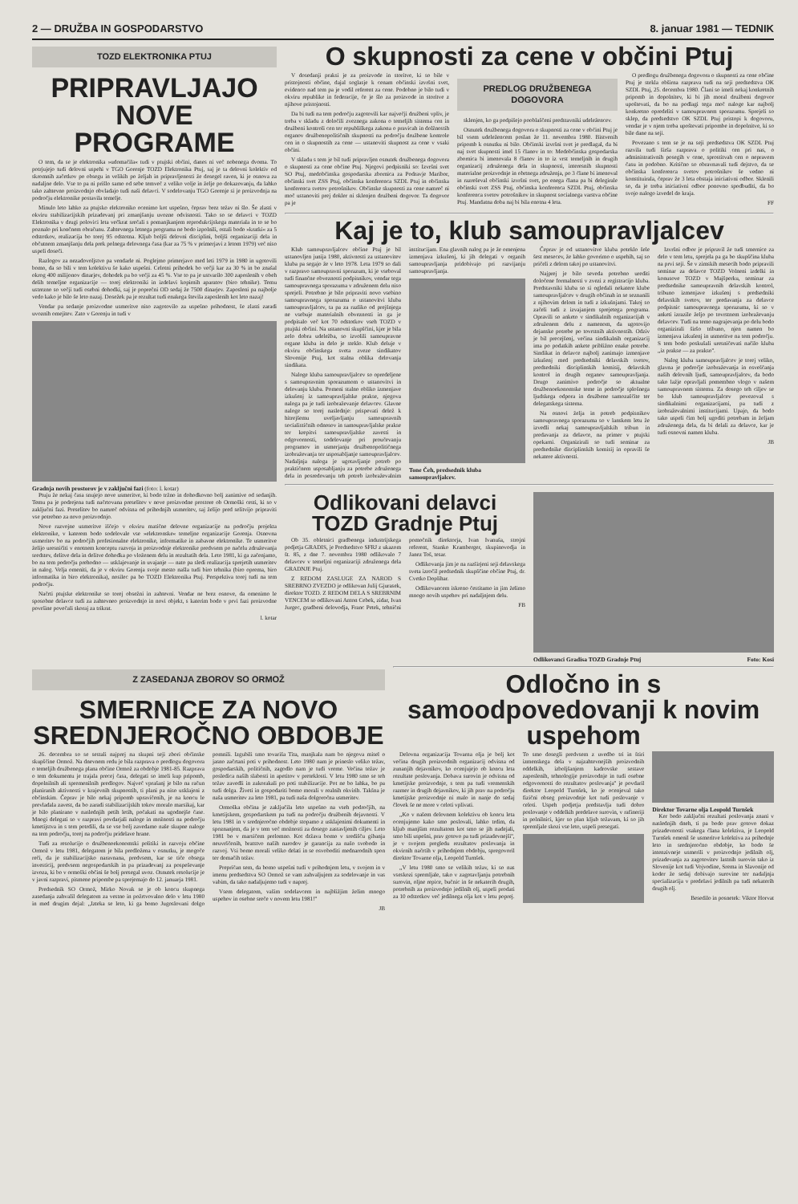2 — DRUŽBA IN GOSPODARSTVO 8. januar 1981 — TEDNIK
TOZD ELEKTRONIKA PTUJ
PRIPRAVLJAJO NOVE PROGRAME
O tem, da se je elektronika »udomačila« tudi v ptujski občini, danes ni več nobenega dvoma. To potrjujejo tudi delovni uspehi v TGO Gorenje TOZD Elektronika Ptuj, saj je ta delovni kolektiv od skromnih začetkov po obsegu in velikih po željah in pripravljenosti že dosegel raven, ki je osnova za nadaljne delo. Vse to pa ni prišlo samo od sebe temveč z veliko volje in želje po dokazovanju, da lahko tako zahtevno proizvodnjo obvladajo tudi naši delavci. V sodelovanju TGO Gorenje si je proizvodnja na področju elektronike postavila temelje.
Minulo leto lahko za ptujsko elektroniko ocenimo kot uspešno, čeprav brez težav ni šlo. Še zlasti v okviru stabilizacijskih prizadevanj pri zmanjšanju uvozne odvisnosti. Tako so se delavci v TOZD Elektronika v drugi polovici leta večkrat srečali s pomanjkanjem reprodukcijskega materiala in to se bo poznalo pri končnem obračunu. Zahtevnega letnega programa ne bodo izpolnili, ostali bodo »kratki« za 5 odstotkov, realizacija bo torej 95 odstotna. Kljub boljši delovni disciplini, boljši organizaciji dela in občutnem zmanjšanju dela prek polnega delovnega časa (kar za 75 % v primerjavi z letom 1979) več niso uspeli doseči.
Razlogov za nezadovoljstvo pa vendarle ni. Poglejmo primerjavo med leti 1979 in 1980 in ugotovili bomo, da so bili v tem kolektivu še kako uspešni. Celotni prihodek bo večji kar za 30 % in bo znašal okrog 400 milijonov dinarjev, dohodek pa bo večji za 45 %. Vse to pa je ustvarilo 300 zaposlenih v obeh delih temeljne organizacije — torej elektroniki in izdelavi kopirnih aparatov (biro tehnike). Temu ustrezno so večji tudi osebni dohodki, saj je poprečni OD sedaj že 7500 dinarjev. Zaposleni pa najbolje vedo kako je bilo še leto nazaj. Dosežek pa je rezultat tudi enakega števila zaposlenih kot leto nazaj!
Vendar pa sedanje proizvodne usmeritve niso zagotovilo za uspešno prihodnost, še zlasti zaradi uvoznih omejitev. Zato v Gorenju in tudi v
Gradnja novih prostorov je v zaključni fazi (foto: l. kotar)
Ptuju že nekaj časa snujejo nove usmeritve, ki bodo tržno in dohodkovno bolj zanimive od sedanjih. Temu pa je podrejena tudi načrtovana preselitev v nove proizvodne prostore ob Ormoški cesti, ki so v zaključni fazi. Preselitev bo namreč odvisna od prihodnjih usmeritev, saj želijo pred selitvijo pripraviti vse potrebno za novo proizvodnjo.
Nove razvojne usmeritve iščejo v okviru matične delovne organizacije na področju projekta elektronike, v katerem bodo sodelovale vse »elektronske« temeljne organizacije Gorenja. Osnovna usmeritev bo na področjih profesionalne elektronike, informatike in zabavne elektronike. Te usmeritve želijo uresničiti v enotnem konceptu razvoja in proizvodnje elektronike predvsem po načelu združevanja sredstev, delitve dela in delitve dohodka po vloženem delu in rezultatih dela. Leto 1981, ki ga začenjamo, bo na tem področju prehodno — usklajevanje in uvajanje — nato pa sledi realizacija sprejetih usmeritev in nalog. Velja omeniti, da je v okviru Gorenja svoje mesto našla tudi biro tehnika (biro oprema, biro informatika in biro elektronika), nosilec pa bo TOZD Elektronika Ptuj. Perspektiva torej tudi na tem področju.
Načrti ptujske elektronike so torej obsežni in zahtevni. Vendar ne brez osnove, da omenimo le sposobne delavce tudi za zahtevneo proizvodnjo in novi objekt, s katerim bodo v prvi fazi proizvodne površine povečali skoraj za trikrat.
l. kotar
O skupnosti za cene v občini Ptuj
V dosedanji praksi je za proizvode in storitve, ki so bile v pristojnosti občine, dajal soglasje k cenam občinski izvršni svet, evidenco nad tem pa je vodil referent za cene. Podobno je bilo tudi v okviru republike in federacije, če je šlo za proizvode in storitve z njihove pristojnosti.
Da bi tudi na tem področju zagotovili kar največji družbeni vpliv, je treba v skladu z določili zveznega zakona o temeljih sistema cen in družbeni kontroli cen ter republiškega zakona o pravicah in dolžnostih organov družbenopolitičnih skupnosti na področju družbene kontrole cen in o skupnostih za cene — ustanoviti skupnost za cene v vsaki občini.
V skladu s tem je bil tudi pripravljen osnutek družbenega dogovora o skupnosti za cene občine Ptuj. Njegovi podpisniki so: Izvršni svet SO Ptuj, medobčinska gospodarska zbornica za Podravje Maribor, občinski svet ZSS Ptuj, občinska konferenca SZDL Ptuj in občinska konferenca svetov potrošnikov. Občinske skupnosti za cene namreč ni moč ustanoviti prej dokler ni sklenjen družbeni dogovor. Ta dogovor pa je
PREDLOG DRUŽBENEGA DOGOVORA
sklenjen, ko ga podpišejo pooblaščeni predstavniki udeležencev.
Osnutek družbenega dogovora o skupnosti za cene v občini Ptuj je bil vsem udeležencem poslan že 11. novembra 1980. Bistvenih pripomb k osnutku ni bilo. Občinski izvršni svet je predlagal, da bi naj svet skupnosti imel 15 članov in to: Medobčinska gospodarska zbornica bi imenovala 8 članov in to iz vrst temeljnih in drugih organizacij združenega dela in skupnosti, interesnih skupnosti materialne proizvodnje in obrtnega združenja, po 3 člane bi imenoval in razreševal občinski izvršni svet, po enega člana pa bi delegirale občinski svet ZSS Ptuj, občinska konferenca SZDL Ptuj, občinska konferenca svetov potrošnikov in skupnost socialnega varstva občine Ptuj. Mandatna doba naj bi bila enotna 4 leta.
O predlogu družbenega dogovora o skupnosti za cene občine Ptuj je stekla obširna razprava tudi na seji predsedstva OK SZDL Ptuj, 25. decembra 1980. Člani so imeli nekaj konkretnih pripomb in dopolnitev, ki bi jih moral družbeni dogovor upoštevati, da bo na podlagi tega moč naloge kar najbolj konkretno opredeliti v samoupravnem sporazumu. Sprejeli so sklep, da predsedstvo OK SZDL Ptuj pristopi k dogovoru, vendar je v njem treba upoštevati pripombe in dopolnitve, ki so bile dane na seji.
Povezano s tem se je na seji predsedstva OK SZDL Ptuj razvila tudi širša razprava o politiki cen pri nas, o administrativnih posegih v cene, sprostitvah cen o nepravem času in podobno. Kritično so obravnavali tudi dejstvo, da se občinska konferenca svetov potrošnikov še vedno ni konstituirala, čeprav že 3 leta obstaja iniciativni odbor. Sklenili so, da je treba iniciativni odbor ponovno spodbuditi, da bo svojo nalogo izvedel do kraja.
FF
Kaj je to, klub samoupravljalcev
Klub samoupravljalcev občine Ptuj je bil ustanovljen junija 1980, aktivnosti za ustanovitev kluba pa segajo že v leto 1978. Leta 1979 so dali v razpravo samoupravni sporazum, ki je vseboval tudi finančne obveznosti podpisnikov, vendar tega samoupravnega sporazuma v združenem delu niso sprejeli. Potrebno je bilo pripraviti novo vsebino samoupravnega sporazuma o ustanovitvi kluba samoupravljalcev, ta pa za razliko od prejšnjega ne vsebuje materialnih obveznosti in ga je podpisalo več kot 70 odstotkov vseh TOZD v ptujski občini. Na ustanovni skupščini, kjer je bila zelo dobra udeležba, so izvolili samoupravne organe kluba in delo je steklo. Klub deluje v okviru občinskega sveta zveze sindikatov Slovenije Ptuj, kot stalna oblika delovanja sindikata.
Naloge kluba samoupravljalcev so opredeljene s samoupravnim sporazumom o ustanovitvi in delovanju kluba. Pomeni stalno obliko izmenjave izkušenj iz samoupravljalske prakse, njegova naloga pa je tudi izobraževanje delavcev. Glavne naloge so torej naslednje: prispevati delež k hitrejšemu uveljavljanju samoupravnih socialističnih odnosov in samoupravljalske prakse ter krepitvi samoupravljalske zavesti in odgovornosti, sodelovanje pri proučevanju programov in usmerjanju družbenopolitičnega izobraževanja ter usposabljanje samoupravljalcev. Nadaljnja naloga je ugotavljanje potreb po praktičnem usposabljanju za potrebe združenega dela in posredovanju teh potreb izobraževalnim institucijam. Ena glavnih nalog pa je že omenjena izmenjava izkušenj, ki jih delegati v organih samoupravljanja pridobivajo pri razvijanju samoupravljanja.
Tone Čeh, predsednik kluba samoupravljalcev.
Čeprav je od ustanovitve kluba poteklo šele šest mesecev, že lahko govorimo o uspehih, saj so pričeli z delom takoj po ustanovitvi.
Najprej je bilo seveda potrebno urediti določene formalnosti v zvezi z registracijo kluba. Predstavniki kluba so si ogledali nekatere klube samoupravljalcev v drugih občinah in se seznanili z njihovim delom in tudi z izkušnjami. Takoj so začeli tudi z izvajanjem sprejetega programa. Opravili so anketo v sindikalnih organizacijah v združenem delu z namenom, da ugotovijo dejanske potrebe po tovrstnih aktivnostih. Odziv je bil precejšenj, večina sindikalnih organizacij ima po podatkih ankete približno enake potrebe. Sindikat in delavce najbolj zanimajo izmenjave izkušenj med predsedniki delavskih svetov, predsedniki disciplinskih komisij, delavskih kontrol in drugih organov samoupravljanja. Drugo zanimivo področje so aktualne družbenoekonomske teme in področje splošnega ljudskega odpora in družbene samozaščite ter delegatskega sistema.
Na osnovi želja in potreb podpisnikov samoupravnega sporazuma so v lanskem letu že izvedli nekaj samoupravljalskih tribun in predavanja za delavce, na primer v ptujski opekarni. Organizirali so tudi seminar za predsednike disciplinskih komisij in opravili še nekatere aktivnosti.
Izvršni odbor je pripravil že tudi smernice za delo v tem letu, sprejela pa ga bo skupščina kluba na prvi seji. Še v zimskih mesecih bodo pripravili seminar za delavce TOZD Volneni izdelki in konusove TOZD v Majšperku, seminar za predsednike samoupravnih delavskih kontrol, tribuno izmenjave izkušenj s predsedniki delavskih svetov, ter predavanja za delavce podpisnic samoupravnega sporazuma, ki so v anketi izrazile željo po tovrstnem izobraževanju delavcev. Tudi na temo nagrajevanja po delu bodo organizirali širšo tribuno, njen namen bo izmenjava izkušenj in usmeritve na tem področju. S tem bodo poskušali uresničevati načilo kluba ,,iz prakse — za prakso''.
Nalog kluba samoupravljalcev je torej veliko, glavna je področje izobraževanja in osveščanja naših delovnih ljudi, samoupravljalcev, da bodo tako lažje opravljali pomembno vlogo v našem samoupravnem sistemu. Za dosego teh ciljev se bo klub samoupravljalcev povezoval s sindikalnimi organizacijami, pa tudi z izobraževalnimi institucijami. Upajo, da bodo tako uspeli čim bolj ugoditi potrebam in željam združenega dela, da bi delali za delavce, kar je tudi osnovni namen kluba.
JB
Odlikovani delavci TOZD Gradnje Ptuj
Ob 35. obletnici gradbenega industrijskega podjetja GRADIS, je Predsedstvo SFRJ z ukazom št. 85, z dne 7. novembra 1980 odlikovalo 7 delavcev v temeljni organizaciji združenega dela GRADNJE Ptuj.
Z REDOM ZASLUGE ZA NAROD S SREBRNO ZVEZDO je odlikovan Julij Gjurasek, direktor TOZD. Z REDOM DELA S SREBRNIM VENCEM so odlikovani Anton Cebek, zidar, Ivan Jurgec, gradbeni delovodja, Franc Petek, tehnični pomočnik direktorja, Ivan Ivanuša, strojni referent, Stanko Kramberger, skupinovodja in Janez Toš, tesar.
Odlikovanja jim je na razširjeni seji delavskega sveta izročil predsednik skupščine občine Ptuj, dr. Cvetko Doplihar.
Odlikovancem iskreno čestitamo in jim želimo mnogo novih uspehov pri nadaljnjem delu.
FB
Odlikovanci Gradisa TOZD Gradnje Ptuj Foto: Kosi
Z ZASEDANJA ZBOROV SO ORMOŽ
SMERNICE ZA NOVO SREDNJEROČNO OBDOBJE
26. decembra so se sestali najprej na skupni seji zbori občinske skupščine Ormož. Na dnevnem redu je bila razprava o predlogu dogovora o temeljih družbenega plana občine Ormož za obdobje 1981-85. Razprava o tem dokumentu je trajala precej časa, delegati so imeli kup pripomb, dopolnilnih ali spremenilnih predlogov. Največ vprašanj je bilo na račun planiranih aktivnosti v krajevnih skupnostih, ti plani pa niso usklajeni z občinskim. Čeprav je bilo nekaj pripomb upravičenih, je na koncu le prevladala zavest, da bo zaradi stabilizacijskih tokov moralo marsikaj, kar je bilo planirano v naslednjih petih letih, počakati na ugodnejše čase. Mnogi delegati so v razpravi povdarjali naloge in možnosti na področju kmetijstva in s tem potrdili, da se vse bolj zavedamo naše skupne naloge na tem področju, torej na področju pridelave hrane.
Tudi za resolucijo o družbenoekonomski politiki in razvoju občine Ormož v letu 1981, delegatom je bila predložena v osnutku, je mogoče reči, da je stabilizacijsko naravnana, predvsem, kar se tiče obsega investicij, predvsem negospodarskih in pa prizadevanj za pospeševanje izvoza, ki bo v ormoški občini še bolj presegal uvoz. Osnutek resolucije je v javni razpravi, pismene pripombe pa sprejemajo do 12. januarja 1981.
Predsednik SO Ormož, Mirko Novak se je ob koncu skupnega zasedanja zahvalil delegatom za vestno in požrtvovalno delo v letu 1980 in med drugim dejal: ,,Izteka se leto, ki ga bomo Jugoslovani dolgo pomnili. Izgubili smo tovariša Tita, manjkala nam bo njegova misel o jasno začrtani poti v prihodnost. Leto 1980 nam je prineslo veliko težav, gospodarskih, političnih, zagodlo nam je tudi vreme. Večina težav je posledica naših slabosti in apetitov v preteklosti. V letu 1980 smo se teh težav zavedli in zakorakali po poti stabilizacije. Pot ne bo lahka, bo pa tudi dolga. Živeti in gospodariti bomo morali v realnih okvirih. Takšna je naša usmeritev za leto 1981, pa tudi naša dolgoročna usmeritev.
Ormoška občina je zaključila leto uspešno na vseh področjih, na kmetijskem, gospodarskem pa tudi na področju družbenih dejavnosti. V letu 1981 in v srednjeročno obdobje stopamo z usklajenimi dokumenti in spoznanjem, da je v tem več možnosti za dosego zastavljenih ciljev. Leto 1981 bo v marsičem prelomno. Kot država bomo v središču gibanja neuvrščenih, bratstvo naših narodov je garancija za našo svobodo in razvoj. Vsi bomo morali veliko delati in se osvoboditi mednarodnih spon ter domačih težav.
Prepričan sem, da bomo uspešni tudi v prihodnjem letu, v svojem in v imenu predsedstva SO Ormož se vam zahvaljujem za sodelovanje in vas vabim, da tako nadaljujemo tudi v naprej.
Vsem delegatom, vašim sodelavcem in najbližjim želim mnogo uspehov in osebne sreče v novem letu 1981!''
JB
Odločno in s samoodpovedovanji k novim uspehom
Delovna organizacija Tovarna olja je bolj kot večina drugih proizvodnih organizacij odvisna od zunanjih dejavnikov, ko ocenjujejo ob koncu leta rezultate poslovanja. Dobava surovin je odvisna od kmetijske proizvodnje, s tem pa tudi vremenskih razmer in drugih dejavnikov, ki jih prav na področju kmetijske proizvodnje ni malo in nanje do sedaj človek še ne more v celoti vplivati.
,,Ko v našem delovnem kolektivu ob koncu leta ocenjujemo kako smo poslovali, lahko trdim, da kljub manjšim rezultatom kot smo se jih nadejali, smo bili uspešni, prav gotovo pa tudi prizadevnejši'', je v svojem pregledu rezultatov poslovanja in okvirnih načrtih v prihodnjem obdobju, spregovoril direktor Tovarne olja, Leopold Turnšek.
,,V letu 1980 smo se velikih težav, ki so nas vseskozi spremljale, tako v zagotavljanju potrebnih surovin, oljne repice, bučnic in še nekaterih drugih, potrebnih za proizvodnjo jedilnih olj, uspeli prodati za 10 odstotkov več jedilnega olja kot v letu poprej. To smo dosegli predvsem z uvedbo tri in štiri izmenskega dela v najzahtevnejših proizvodnih oddelkih, izboljšanjem kadrovske sestave zaposlenih, tehnologije proizvodnje in tudi osebne odgovornosti do rezultatov poslovanja'' je povdaril direktor Leopold Turnšek, ko je ocenjeval tako fizični obseg proizvodnje kot tudi poslovanje v celoti. Uspeh podjetja predstavlja tudi dobro poslovanje v oddelkih predelave surovin, v rafineriji in polnilnici, kjer so plan kljub težavam, ki so jih spremljale skozi vse leto, uspeli presegati.
Direktor Tovarne olja Leopold Turnšek
Ker bodo zaključni rezultati poslovanja znani v naslednjih dneh, ti pa bodo prav gotovo dokaz prizadevnosti vsakega člana kolektiva, je Leopold Turnšek omenil še usmeritve kolektiva za prihodnje leto in srednjeročno obdobje, ko bodo še intenzivneje usmerili v proizvodnjo jedilnih olj, prizadevanja za zagotovitev lastnih surovin tako iz Slovenije kot tudi Vojvodine, Srema in Slavonije od koder že sedaj dobivajo surovine ter nadaljnja specializacija v predelavi jedilnih pa tudi nekaterih drugih olj.
Besedilo in posnetek: Viktor Horvat